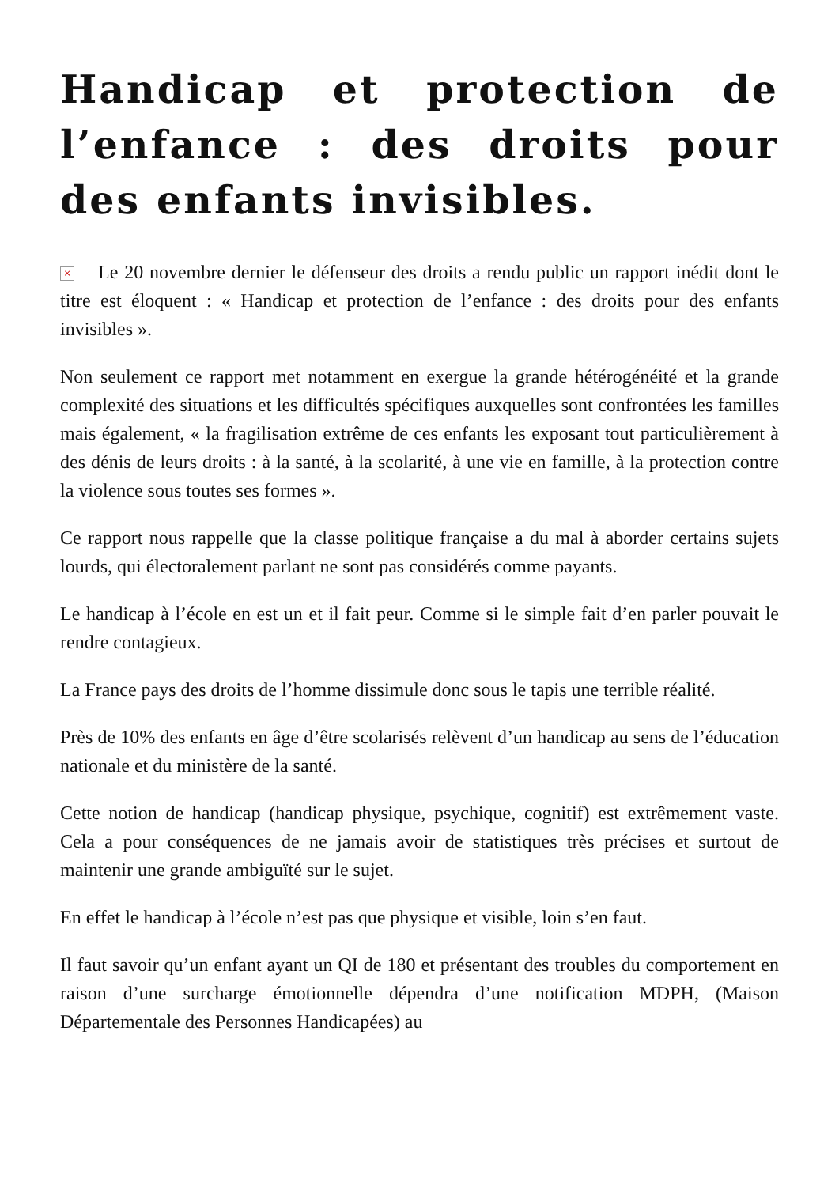Handicap et protection de l’enfance : des droits pour des enfants invisibles.
× Le 20 novembre dernier le défenseur des droits a rendu public un rapport inédit dont le titre est éloquent : « Handicap et protection de l’enfance : des droits pour des enfants invisibles ».
Non seulement ce rapport met notamment en exergue la grande hétérogénéité et la grande complexité des situations et les difficultés spécifiques auxquelles sont confrontées les familles mais également, « la fragilisation extrême de ces enfants les exposant tout particulièrement à des dénis de leurs droits : à la santé, à la scolarité, à une vie en famille, à la protection contre la violence sous toutes ses formes ».
Ce rapport nous rappelle que la classe politique française a du mal à aborder certains sujets lourds, qui électoralement parlant ne sont pas considérés comme payants.
Le handicap à l’école en est un et il fait peur. Comme si le simple fait d’en parler pouvait le rendre contagieux.
La France pays des droits de l’homme dissimule donc sous le tapis une terrible réalité.
Près de 10% des enfants en âge d’être scolarisés relèvent d’un handicap au sens de l’éducation nationale et du ministère de la santé.
Cette notion de handicap (handicap physique, psychique, cognitif) est extrêmement vaste. Cela a pour conséquences de ne jamais avoir de statistiques très précises et surtout de maintenir une grande ambiguïté sur le sujet.
En effet le handicap à l’école n’est pas que physique et visible, loin s’en faut.
Il faut savoir qu’un enfant ayant un QI de 180 et présentant des troubles du comportement en raison d’une surcharge émotionnelle dépendra d’une notification MDPH, (Maison Départementale des Personnes Handicapées) au